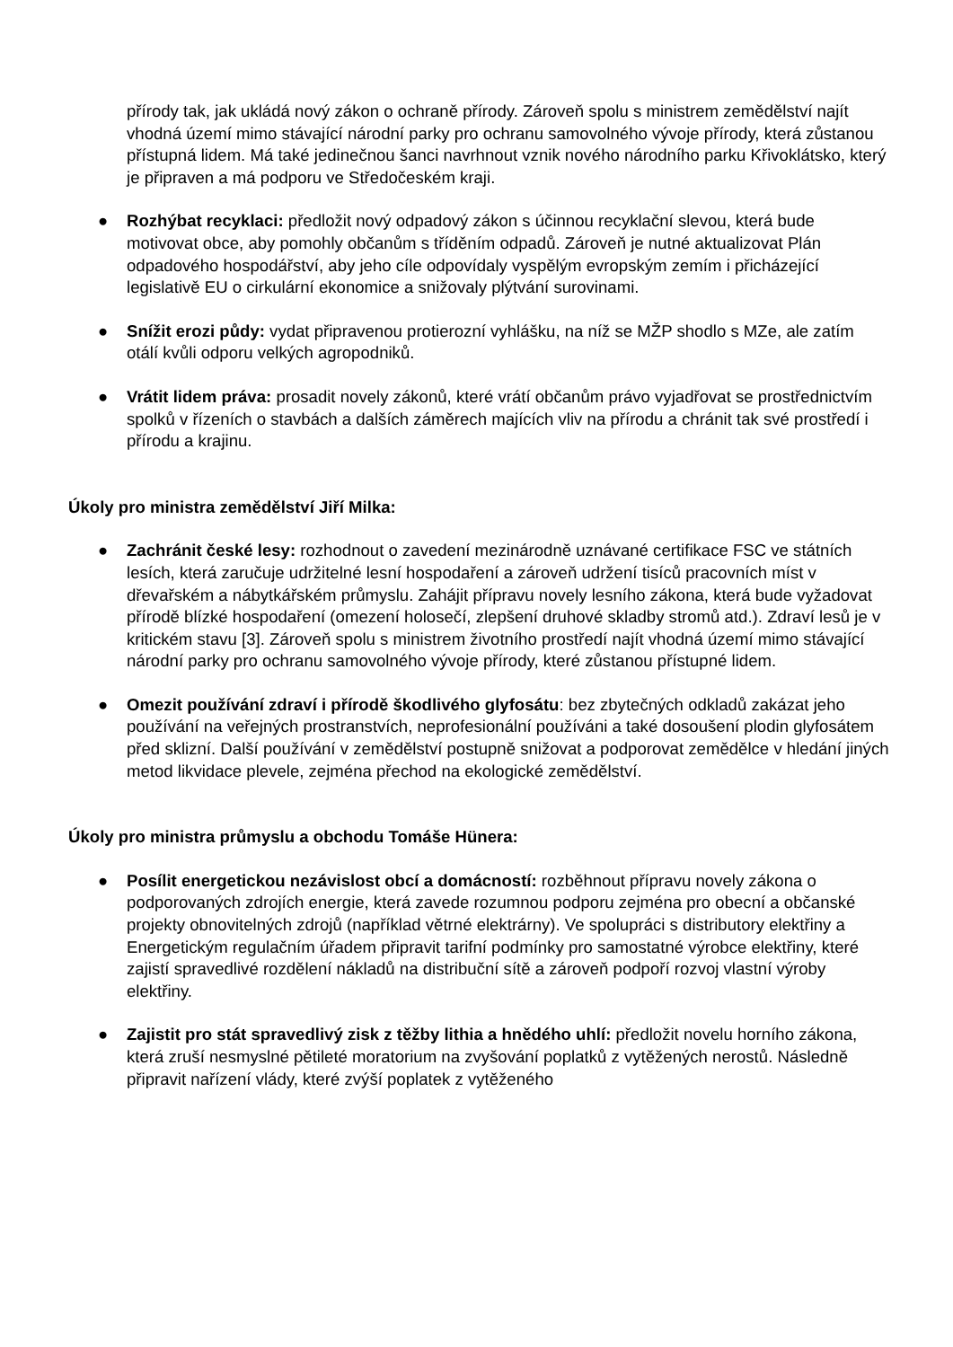přírody tak, jak ukládá nový zákon o ochraně přírody. Zároveň spolu s ministrem zemědělství najít vhodná území mimo stávající národní parky pro ochranu samovolného vývoje přírody, která zůstanou přístupná lidem. Má také jedinečnou šanci navrhnout vznik nového národního parku Křivoklátsko, který je připraven a má podporu ve Středočeském kraji.
● Rozhýbat recyklaci: předložit nový odpadový zákon s účinnou recyklační slevou, která bude motivovat obce, aby pomohly občanům s tříděním odpadů. Zároveň je nutné aktualizovat Plán odpadového hospodářství, aby jeho cíle odpovídaly vyspělým evropským zemím i přicházející legislativě EU o cirkulární ekonomice a snižovaly plýtvání surovinami.
● Snížit erozi půdy: vydat připravenou protierozní vyhlášku, na níž se MŽP shodlo s MZe, ale zatím otálí kvůli odporu velkých agropodniků.
● Vrátit lidem práva: prosadit novely zákonů, které vrátí občanům právo vyjadřovat se prostřednictvím spolků v řízeních o stavbách a dalších záměrech majících vliv na přírodu a chránit tak své prostředí i přírodu a krajinu.
Úkoly pro ministra zemědělství Jiří Milka:
● Zachránit české lesy: rozhodnout o zavedení mezinárodně uznávané certifikace FSC ve státních lesích, která zaručuje udržitelné lesní hospodaření a zároveň udržení tisíců pracovních míst v dřevařském a nábytkářském průmyslu. Zahájit přípravu novely lesního zákona, která bude vyžadovat přírodě blízké hospodaření (omezení holosečí, zlepšení druhové skladby stromů atd.). Zdraví lesů je v kritickém stavu [3]. Zároveň spolu s ministrem životního prostředí najít vhodná území mimo stávající národní parky pro ochranu samovolného vývoje přírody, které zůstanou přístupné lidem.
● Omezit používání zdraví i přírodě škodlivého glyfosátu: bez zbytečných odkladů zakázat jeho používání na veřejných prostranstvích, neprofesionální používáni a také dosoušení plodin glyfosátem před sklizní. Další používání v zemědělství postupně snižovat a podporovat zemědělce v hledání jiných metod likvidace plevele, zejména přechod na ekologické zemědělství.
Úkoly pro ministra průmyslu a obchodu Tomáše Hünera:
● Posílit energetickou nezávislost obcí a domácností: rozběhnout přípravu novely zákona o podporovaných zdrojích energie, která zavede rozumnou podporu zejména pro obecní a občanské projekty obnovitelných zdrojů (například větrné elektrárny). Ve spolupráci s distributory elektřiny a Energetickým regulačním úřadem připravit tarifní podmínky pro samostatné výrobce elektřiny, které zajistí spravedlivé rozdělení nákladů na distribuční sítě a zároveň podpoří rozvoj vlastní výroby elektřiny.
● Zajistit pro stát spravedlivý zisk z těžby lithia a hnědého uhlí: předložit novelu horního zákona, která zruší nesmyslné pětileté moratorium na zvyšování poplatků z vytěžených nerostů. Následně připravit nařízení vlády, které zvýší poplatek z vytěženého